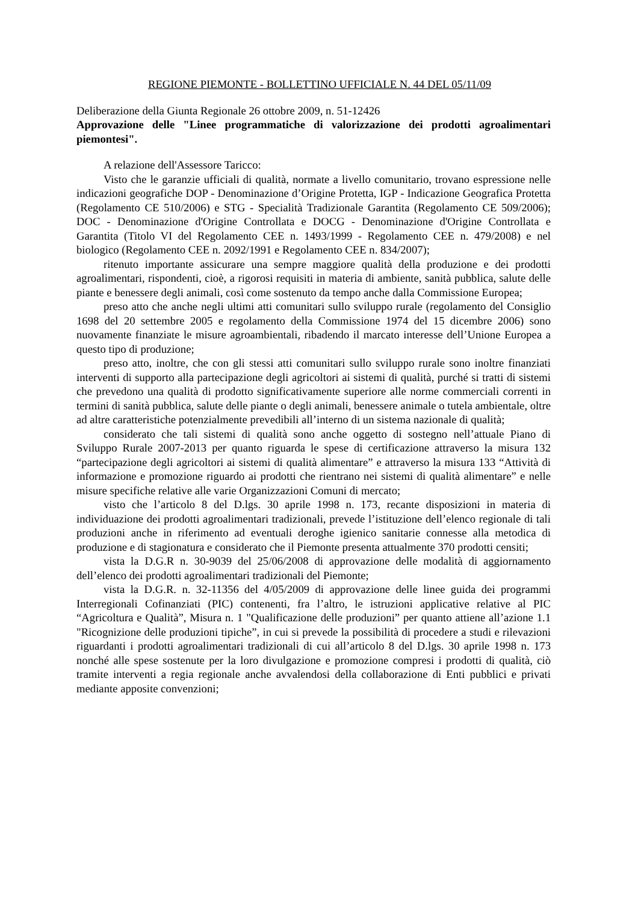REGIONE PIEMONTE - BOLLETTINO UFFICIALE N. 44 DEL 05/11/09
Deliberazione della Giunta Regionale 26 ottobre 2009, n. 51-12426
Approvazione delle "Linee programmatiche di valorizzazione dei prodotti agroalimentari piemontesi".
A relazione dell'Assessore Taricco:
Visto che le garanzie ufficiali di qualità, normate a livello comunitario, trovano espressione nelle indicazioni geografiche DOP - Denominazione d’Origine Protetta, IGP - Indicazione Geografica Protetta (Regolamento CE 510/2006) e STG - Specialità Tradizionale Garantita (Regolamento CE 509/2006); DOC - Denominazione d'Origine Controllata e DOCG - Denominazione d'Origine Controllata e Garantita (Titolo VI del Regolamento CEE n. 1493/1999 - Regolamento CEE n. 479/2008) e nel biologico (Regolamento CEE n. 2092/1991 e Regolamento CEE n. 834/2007);
ritenuto importante assicurare una sempre maggiore qualità della produzione e dei prodotti agroalimentari, rispondenti, cioè, a rigorosi requisiti in materia di ambiente, sanità pubblica, salute delle piante e benessere degli animali, così come sostenuto da tempo anche dalla Commissione Europea;
preso atto che anche negli ultimi atti comunitari sullo sviluppo rurale (regolamento del Consiglio 1698 del 20 settembre 2005 e regolamento della Commissione 1974 del 15 dicembre 2006) sono nuovamente finanziate le misure agroambientali, ribadendo il marcato interesse dell’Unione Europea a questo tipo di produzione;
preso atto, inoltre, che con gli stessi atti comunitari sullo sviluppo rurale sono inoltre finanziati interventi di supporto alla partecipazione degli agricoltori ai sistemi di qualità, purché si tratti di sistemi che prevedono una qualità di prodotto significativamente superiore alle norme commerciali correnti in termini di sanità pubblica, salute delle piante o degli animali, benessere animale o tutela ambientale, oltre ad altre caratteristiche potenzialmente prevedibili all’interno di un sistema nazionale di qualità;
considerato che tali sistemi di qualità sono anche oggetto di sostegno nell’attuale Piano di Sviluppo Rurale 2007-2013 per quanto riguarda le spese di certificazione attraverso la misura 132 “partecipazione degli agricoltori ai sistemi di qualità alimentare” e attraverso la misura 133 “Attività di informazione e promozione riguardo ai prodotti che rientrano nei sistemi di qualità alimentare” e nelle misure specifiche relative alle varie Organizzazioni Comuni di mercato;
visto che l’articolo 8 del D.lgs. 30 aprile 1998 n. 173, recante disposizioni in materia di individuazione dei prodotti agroalimentari tradizionali, prevede l’istituzione dell’elenco regionale di tali produzioni anche in riferimento ad eventuali deroghe igienico sanitarie connesse alla metodica di produzione e di stagionatura e considerato che il Piemonte presenta attualmente 370 prodotti censiti;
vista la D.G.R n. 30-9039 del 25/06/2008 di approvazione delle modalità di aggiornamento dell’elenco dei prodotti agroalimentari tradizionali del Piemonte;
vista la D.G.R. n. 32-11356 del 4/05/2009 di approvazione delle linee guida dei programmi Interregionali Cofinanziati (PIC) contenenti, fra l’altro, le istruzioni applicative relative al PIC “Agricoltura e Qualità”, Misura n. 1 "Qualificazione delle produzioni” per quanto attiene all’azione 1.1 "Ricognizione delle produzioni tipiche”, in cui si prevede la possibilità di procedere a studi e rilevazioni riguardanti i prodotti agroalimentari tradizionali di cui all’articolo 8 del D.lgs. 30 aprile 1998 n. 173 nonché alle spese sostenute per la loro divulgazione e promozione compresi i prodotti di qualità, ciò tramite interventi a regia regionale anche avvalendosi della collaborazione di Enti pubblici e privati mediante apposite convenzioni;